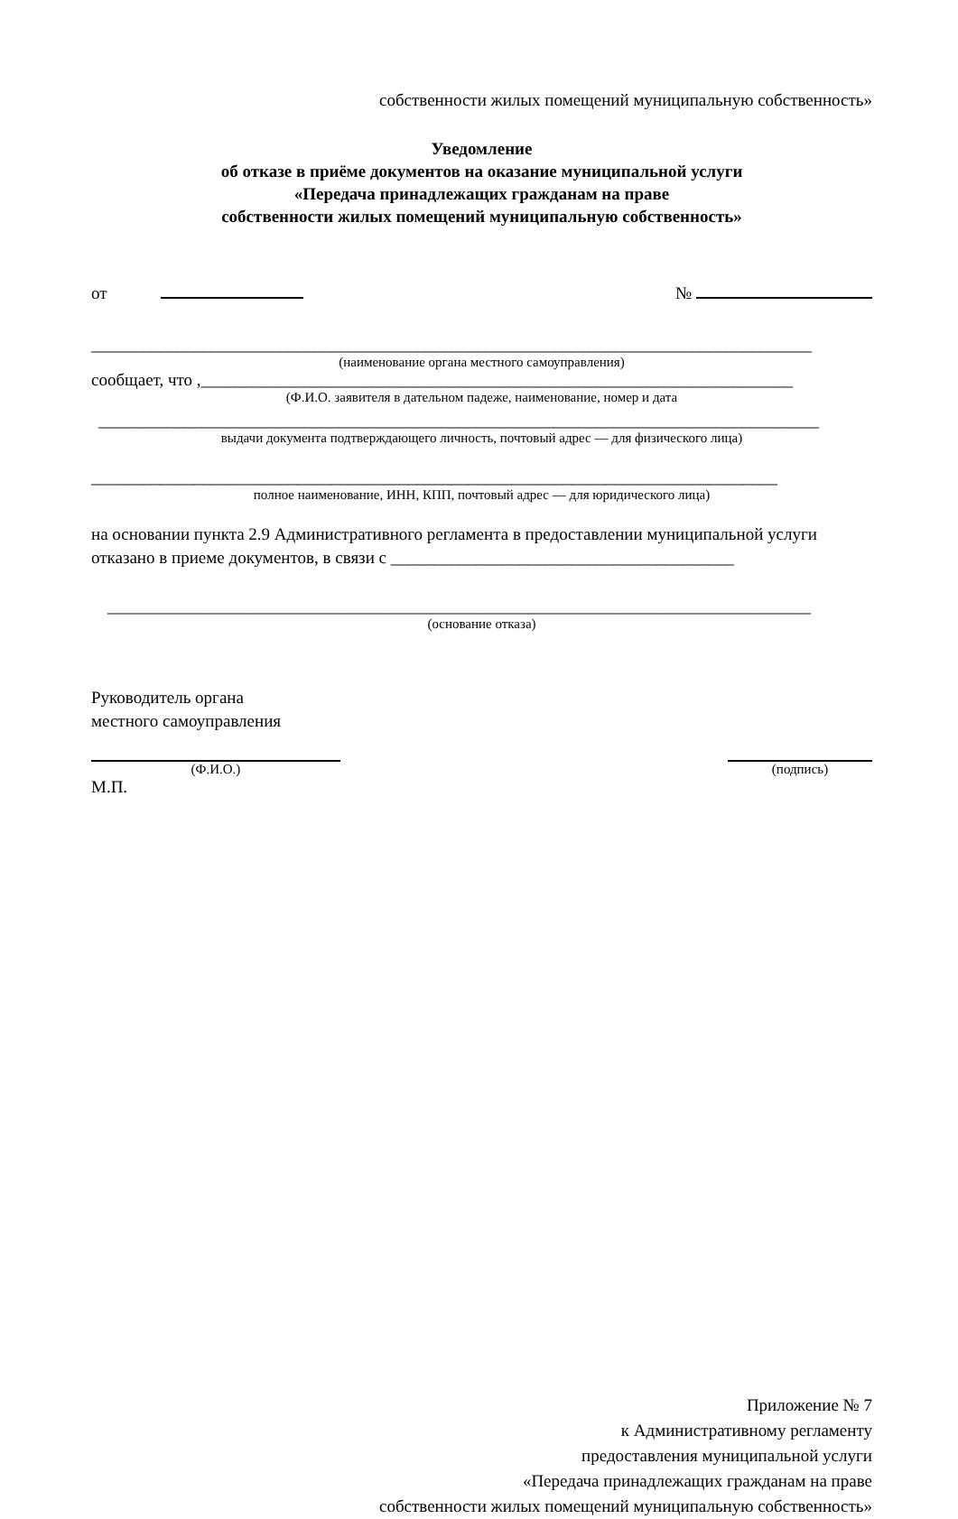собственности жилых помещений муниципальную собственность»
Уведомление
об отказе в приёме документов на оказание муниципальной услуги
«Передача принадлежащих гражданам на праве
собственности жилых помещений муниципальную собственность»
от №
____________________________________________________________________________________
(наименование органа местного самоуправления)
сообщает, что ,_____________________________________________________________________
(Ф.И.О. заявителя в дательном падеже, наименование, номер и дата
____________________________________________________________________________________
выдачи документа подтверждающего личность, почтовый адрес — для физического лица)
________________________________________________________________________________
полное наименование, ИНН, КПП, почтовый адрес — для юридического лица)
на основании пункта 2.9 Административного регламента в предоставлении муниципальной услуги отказано в приеме документов, в связи с ________________________________________
__________________________________________________________________________________
(основание отказа)
Руководитель органа
местного самоуправления
(Ф.И.О.) (подпись)
М.П.
Приложение № 7
к Административному регламенту
предоставления муниципальной услуги
«Передача принадлежащих гражданам на праве
собственности жилых помещений муниципальную собственность»